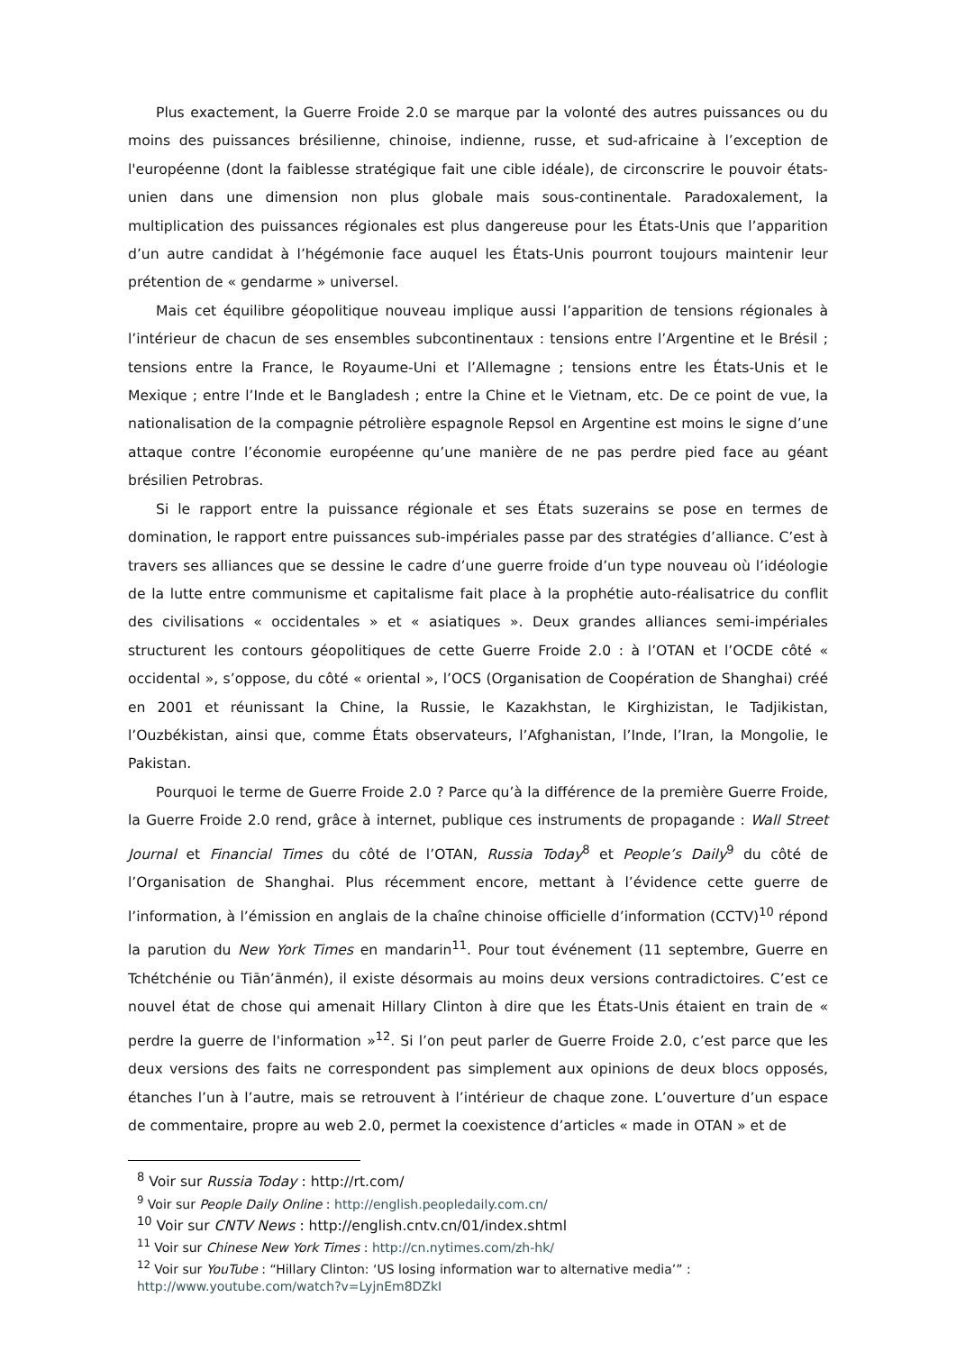Plus exactement, la Guerre Froide 2.0 se marque par la volonté des autres puissances ou du moins des puissances brésilienne, chinoise, indienne, russe, et sud-africaine à l’exception de l'européenne (dont la faiblesse stratégique fait une cible idéale), de circonscrire le pouvoir états-unien dans une dimension non plus globale mais sous-continentale. Paradoxalement, la multiplication des puissances régionales est plus dangereuse pour les États-Unis que l’apparition d’un autre candidat à l’hégémonie face auquel les États-Unis pourront toujours maintenir leur prétention de « gendarme » universel.
Mais cet équilibre géopolitique nouveau implique aussi l’apparition de tensions régionales à l’intérieur de chacun de ses ensembles subcontinentaux : tensions entre l’Argentine et le Brésil ; tensions entre la France, le Royaume-Uni et l’Allemagne ; tensions entre les États-Unis et le Mexique ; entre l’Inde et le Bangladesh ; entre la Chine et le Vietnam, etc. De ce point de vue, la nationalisation de la compagnie pétrolière espagnole Repsol en Argentine est moins le signe d’une attaque contre l’économie européenne qu’une manière de ne pas perdre pied face au géant brésilien Petrobras.
Si le rapport entre la puissance régionale et ses États suzerains se pose en termes de domination, le rapport entre puissances sub-impériales passe par des stratégies d’alliance. C’est à travers ses alliances que se dessine le cadre d’une guerre froide d’un type nouveau où l’idéologie de la lutte entre communisme et capitalisme fait place à la prophétie auto-réalisatrice du conflit des civilisations « occidentales » et « asiatiques ». Deux grandes alliances semi-impériales structurent les contours géopolitiques de cette Guerre Froide 2.0 : à l’OTAN et l’OCDE côté « occidental », s’oppose, du côté « oriental », l’OCS (Organisation de Coopération de Shanghai) créé en 2001 et réunissant la Chine, la Russie, le Kazakhstan, le Kirghizistan, le Tadjikistan, l’Ouzbékistan, ainsi que, comme États observateurs, l’Afghanistan, l’Inde, l’Iran, la Mongolie, le Pakistan.
Pourquoi le terme de Guerre Froide 2.0 ? Parce qu’à la différence de la première Guerre Froide, la Guerre Froide 2.0 rend, grâce à internet, publique ces instruments de propagande : Wall Street Journal et Financial Times du côté de l’OTAN, Russia Today<sup>8</sup> et People’s Daily<sup>9</sup> du côté de l’Organisation de Shanghai. Plus récemment encore, mettant à l’évidence cette guerre de l’information, à l’émission en anglais de la chaîne chinoise officielle d’information (CCTV)<sup>10</sup> répond la parution du New York Times en mandarin<sup>11</sup>. Pour tout événement (11 septembre, Guerre en Tchétchénie ou Tiān’ānmén), il existe désormais au moins deux versions contradictoires. C’est ce nouvel état de chose qui amenait Hillary Clinton à dire que les États-Unis étaient en train de « perdre la guerre de l'information »<sup>12</sup>. Si l’on peut parler de Guerre Froide 2.0, c’est parce que les deux versions des faits ne correspondent pas simplement aux opinions de deux blocs opposés, étanches l’un à l’autre, mais se retrouvent à l’intérieur de chaque zone. L’ouverture d’un espace de commentaire, propre au web 2.0, permet la coexistence d’articles « made in OTAN » et de
<sup>8</sup> Voir sur Russia Today : http://rt.com/
<sup>9</sup> Voir sur People Daily Online : http://english.peopledaily.com.cn/
<sup>10</sup> Voir sur CNTV News : http://english.cntv.cn/01/index.shtml
<sup>11</sup> Voir sur Chinese New York Times : http://cn.nytimes.com/zh-hk/
<sup>12</sup> Voir sur YouTube : “Hillary Clinton: ‘US losing information war to alternative media’” :
http://www.youtube.com/watch?v=LyjnEm8DZkI